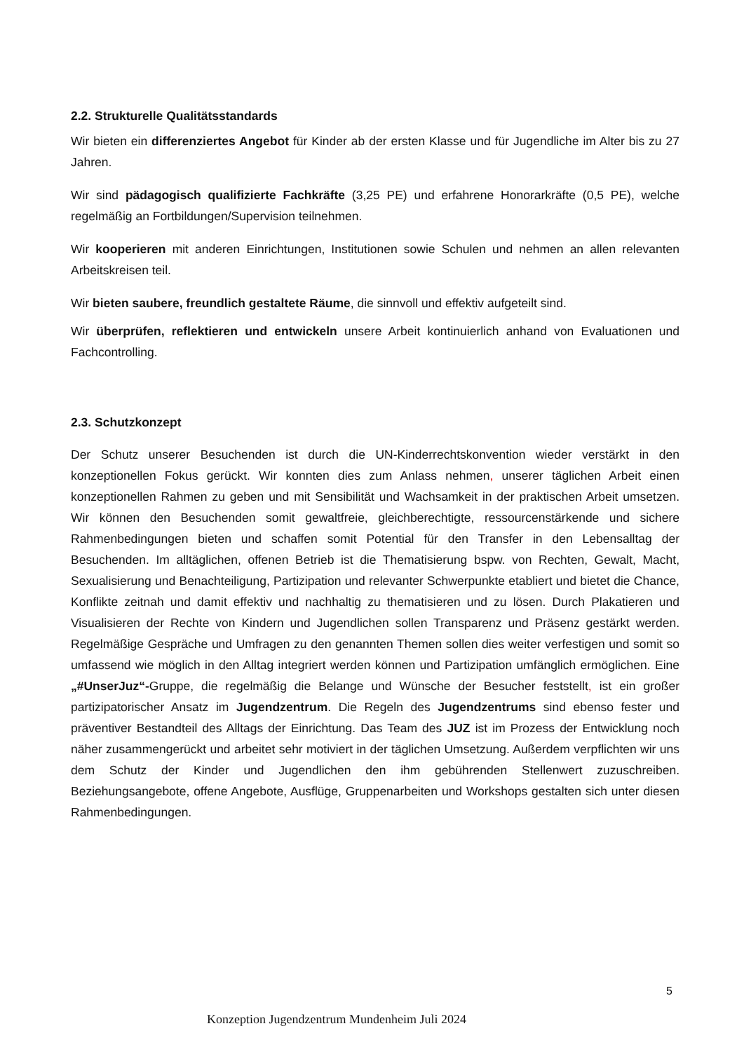2.2. Strukturelle Qualitätsstandards
Wir bieten ein differenziertes Angebot für Kinder ab der ersten Klasse und für Jugendliche im Alter bis zu 27 Jahren.
Wir sind pädagogisch qualifizierte Fachkräfte (3,25 PE) und erfahrene Honorarkräfte (0,5 PE), welche regelmäßig an Fortbildungen/Supervision teilnehmen.
Wir kooperieren mit anderen Einrichtungen, Institutionen sowie Schulen und nehmen an allen relevanten Arbeitskreisen teil.
Wir bieten saubere, freundlich gestaltete Räume, die sinnvoll und effektiv aufgeteilt sind.
Wir überprüfen, reflektieren und entwickeln unsere Arbeit kontinuierlich anhand von Evaluationen und Fachcontrolling.
2.3. Schutzkonzept
Der Schutz unserer Besuchenden ist durch die UN-Kinderrechtskonvention wieder verstärkt in den konzeptionellen Fokus gerückt. Wir konnten dies zum Anlass nehmen, unserer täglichen Arbeit einen konzeptionellen Rahmen zu geben und mit Sensibilität und Wachsamkeit in der praktischen Arbeit umsetzen. Wir können den Besuchenden somit gewaltfreie, gleichberechtigte, ressourcenstärkende und sichere Rahmenbedingungen bieten und schaffen somit Potential für den Transfer in den Lebensalltag der Besuchenden. Im alltäglichen, offenen Betrieb ist die Thematisierung bspw. von Rechten, Gewalt, Macht, Sexualisierung und Benachteiligung, Partizipation und relevanter Schwerpunkte etabliert und bietet die Chance, Konflikte zeitnah und damit effektiv und nachhaltig zu thematisieren und zu lösen. Durch Plakatieren und Visualisieren der Rechte von Kindern und Jugendlichen sollen Transparenz und Präsenz gestärkt werden. Regelmäßige Gespräche und Umfragen zu den genannten Themen sollen dies weiter verfestigen und somit so umfassend wie möglich in den Alltag integriert werden können und Partizipation umfänglich ermöglichen. Eine „#UnserJuz“-Gruppe, die regelmäßig die Belange und Wünsche der Besucher feststellt, ist ein großer partizipatorischer Ansatz im Jugendzentrum. Die Regeln des Jugendzentrums sind ebenso fester und präventiver Bestandteil des Alltags der Einrichtung. Das Team des JUZ ist im Prozess der Entwicklung noch näher zusammengerückt und arbeitet sehr motiviert in der täglichen Umsetzung. Außerdem verpflichten wir uns dem Schutz der Kinder und Jugendlichen den ihm gebührenden Stellenwert zuzuschreiben. Beziehungsangebote, offene Angebote, Ausflüge, Gruppenarbeiten und Workshops gestalten sich unter diesen Rahmenbedingungen.
5
Konzeption Jugendzentrum Mundenheim Juli 2024